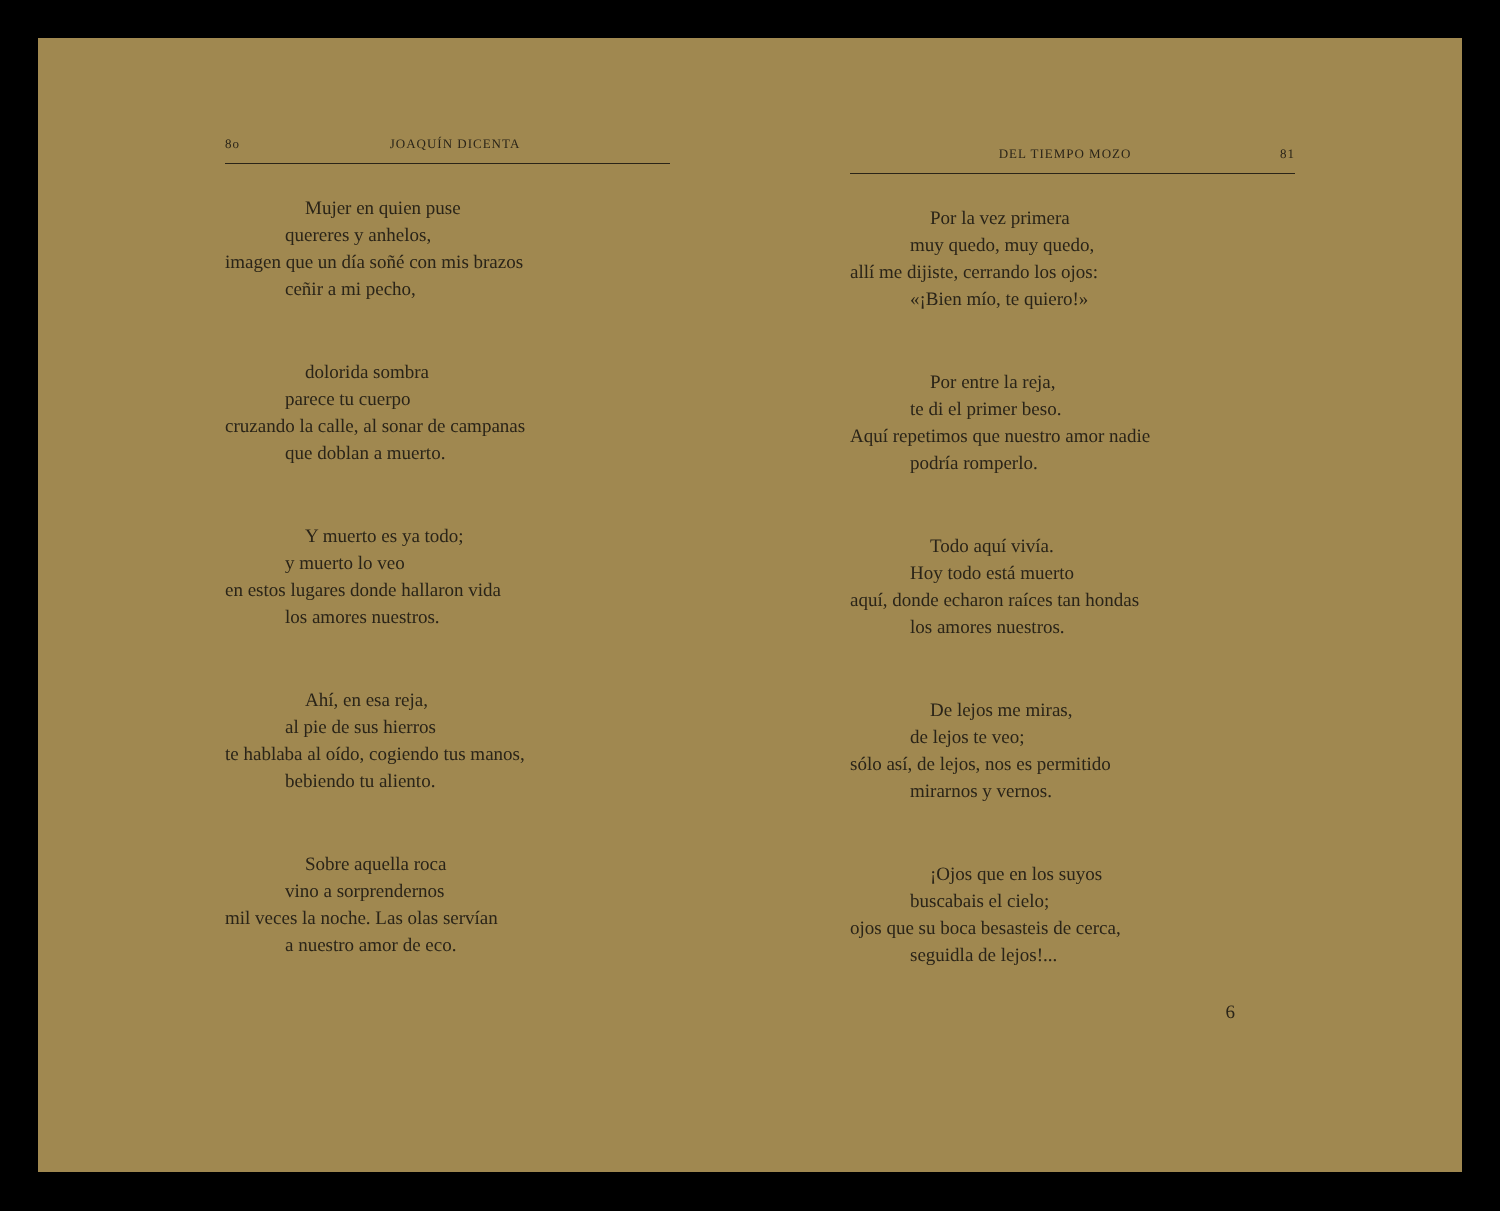8o JOAQUÍN DICENTA
Mujer en quien puse
quereres y anhelos,
imagen que un día soñé con mis brazos
ceñir a mi pecho,
dolorida sombra
parece tu cuerpo
cruzando la calle, al sonar de campanas
que doblan a muerto.
Y muerto es ya todo;
y muerto lo veo
en estos lugares donde hallaron vida
los amores nuestros.
Ahí, en esa reja,
al pie de sus hierros
te hablaba al oído, cogiendo tus manos,
bebiendo tu aliento.
Sobre aquella roca
vino a sorprendernos
mil veces la noche. Las olas servían
a nuestro amor de eco.
DEL TIEMPO MOZO 81
Por la vez primera
muy quedo, muy quedo,
allí me dijiste, cerrando los ojos:
«¡Bien mío, te quiero!»
Por entre la reja,
te di el primer beso.
Aquí repetimos que nuestro amor nadie
podría romperlo.
Todo aquí vivía.
Hoy todo está muerto
aquí, donde echaron raíces tan hondas
los amores nuestros.
De lejos me miras,
de lejos te veo;
sólo así, de lejos, nos es permitido
mirarnos y vernos.
¡Ojos que en los suyos
buscabais el cielo;
ojos que su boca besasteis de cerca,
seguidla de lejos!...
6